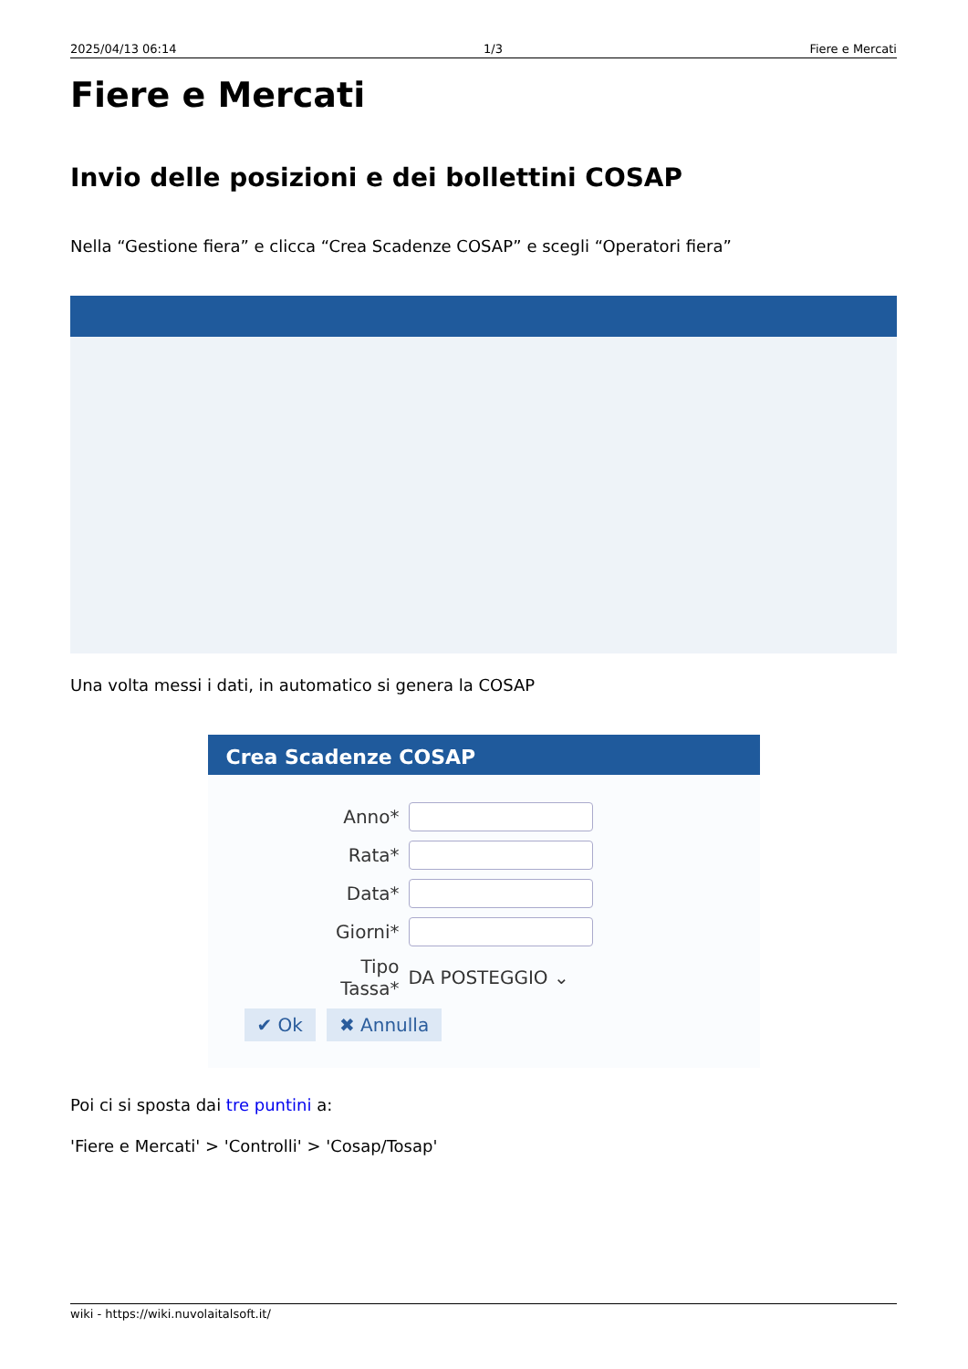2025/04/13 06:14 1/3 Fiere e Mercati
Fiere e Mercati
Invio delle posizioni e dei bollettini COSAP
Nella “Gestione fiera” e clicca “Crea Scadenze COSAP” e scegli “Operatori fiera”
Una volta messi i dati, in automatico si genera la COSAP
Crea Scadenze COSAP
Anno*
Rata*
Data*
Giorni*
Tipo Tassa* DA POSTEGGIO ⌄
✔ Ok ✖ Annulla
Poi ci si sposta dai tre puntini a:
'Fiere e Mercati' > 'Controlli' > 'Cosap/Tosap'
wiki - https://wiki.nuvolaitalsoft.it/